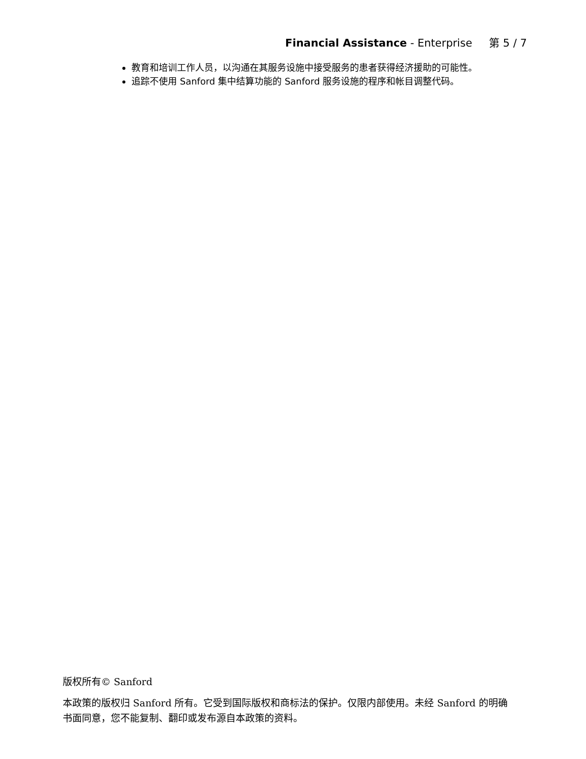Financial Assistance - Enterprise 第 5 / 7
教育和培训工作人员，以沟通在其服务设施中接受服务的患者获得经济援助的可能性。
追踪不使用 Sanford 集中结算功能的 Sanford 服务设施的程序和帐目调整代码。
版权所有© Sanford
本政策的版权归 Sanford 所有。它受到国际版权和商标法的保护。仅限内部使用。未经 Sanford 的明确书面同意，您不能复制、翻印或发布源自本政策的资料。